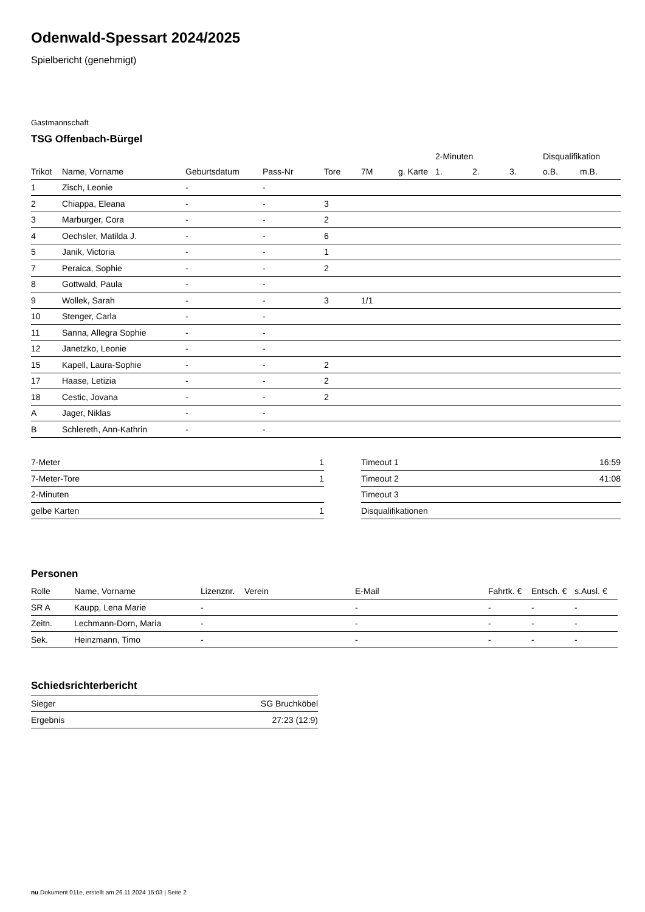Odenwald-Spessart 2024/2025
Spielbericht (genehmigt)
Gastmannschaft
TSG Offenbach-Bürgel
| | | | | | | | 2-Minuten | | | Disqualifikation | |
| --- | --- | --- | --- | --- | --- | --- | --- | --- | --- | --- | --- |
| Trikot | Name, Vorname | Geburtsdatum | Pass-Nr | Tore | 7M | g. Karte | 1. | 2. | 3. | o.B. | m.B. |
| 1 | Zisch, Leonie | - | - | | | | | | | | |
| 2 | Chiappa, Eleana | - | - | 3 | | | | | | | |
| 3 | Marburger, Cora | - | - | 2 | | | | | | | |
| 4 | Oechsler, Matilda J. | - | - | 6 | | | | | | | |
| 5 | Janik, Victoria | - | - | 1 | | | | | | | |
| 7 | Peraica, Sophie | - | - | 2 | | | | | | | |
| 8 | Gottwald, Paula | - | - | | | | | | | | |
| 9 | Wollek, Sarah | - | - | 3 | 1/1 | | | | | | |
| 10 | Stenger, Carla | - | - | | | | | | | | |
| 11 | Sanna, Allegra Sophie | - | - | | | | | | | | |
| 12 | Janetzko, Leonie | - | - | | | | | | | | |
| 15 | Kapell, Laura-Sophie | - | - | 2 | | | | | | | |
| 17 | Haase, Letizia | - | - | 2 | | | | | | | |
| 18 | Cestic, Jovana | - | - | 2 | | | | | | | |
| A | Jager, Niklas | - | - | | | | | | | | |
| B | Schlereth, Ann-Kathrin | - | - | | | | | | | | |
| 7-Meter | 1 |
| 7-Meter-Tore | 1 |
| 2-Minuten | |
| gelbe Karten | 1 |
| Timeout 1 | 16:59 |
| Timeout 2 | 41:08 |
| Timeout 3 | |
| Disqualifikationen | |
Personen
| Rolle | Name, Vorname | Lizenznr. | Verein | E-Mail | Fahrtk. € | Entsch. € | s.Ausl. € |
| --- | --- | --- | --- | --- | --- | --- | --- |
| SR A | Kaupp, Lena Marie | - | | - | - | - | - |
| Zeitn. | Lechmann-Dorn, Maria | - | | - | - | - | - |
| Sek. | Heinzmann, Timo | - | | - | - | - | - |
Schiedsrichterbericht
| Sieger | SG Bruchköbel |
| Ergebnis | 27:23 (12:9) |
nu.Dokument 011e, erstellt am 26.11.2024 15:03 | Seite 2